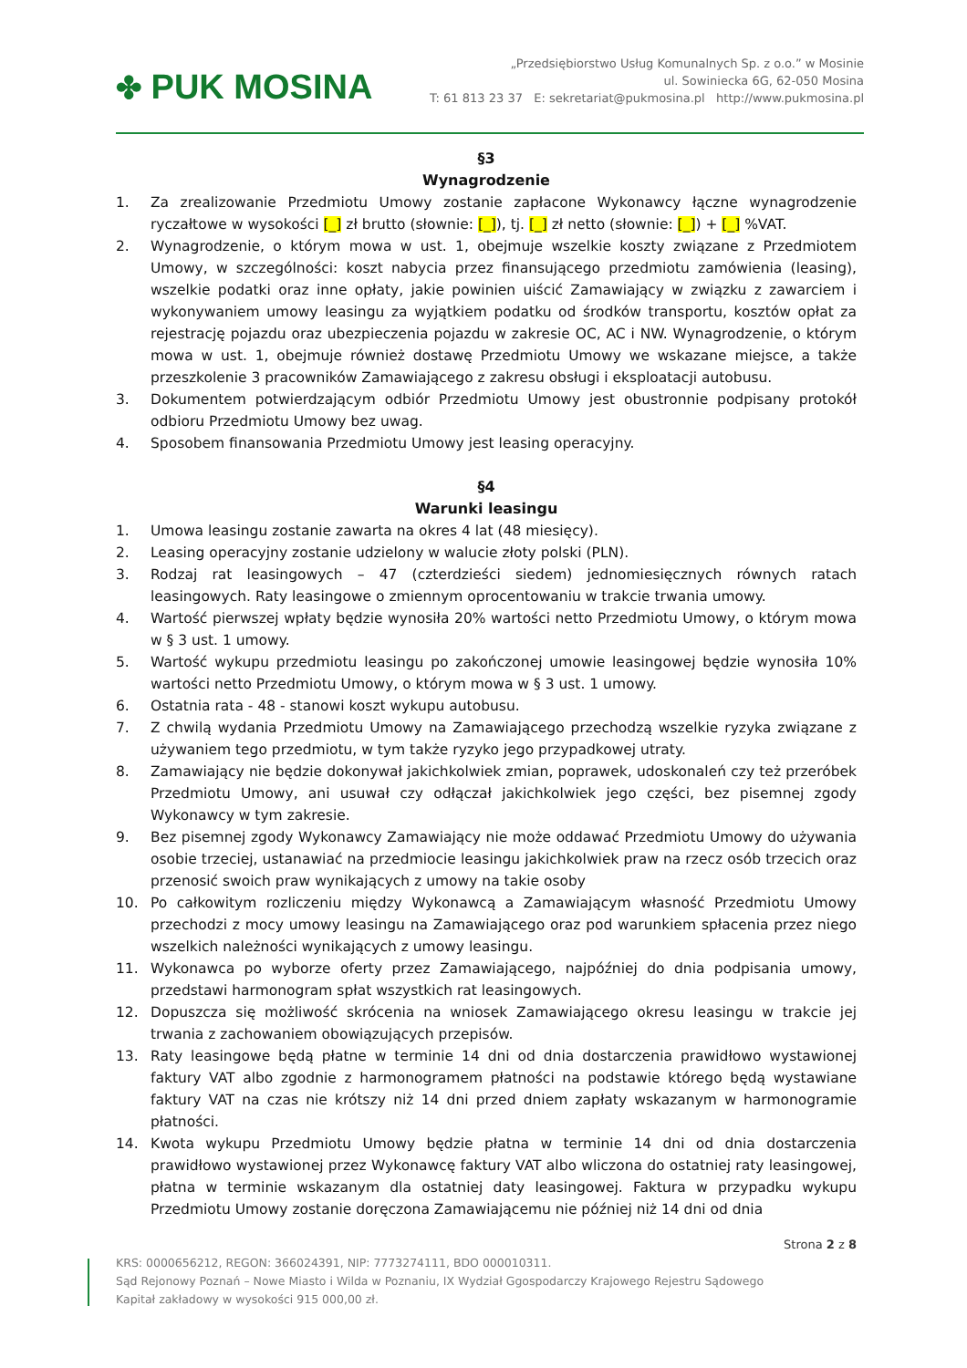✤ PUK MOSINA
„Przedsiębiorstwo Usług Komunalnych Sp. z o.o.” w Mosinie
ul. Sowiniecka 6G, 62-050 Mosina
T: 61 813 23 37 E: sekretariat@pukmosina.pl http://www.pukmosina.pl
§3
Wynagrodzenie
1. Za zrealizowanie Przedmiotu Umowy zostanie zapłacone Wykonawcy łączne wynagrodzenie ryczałtowe w wysokości [_] zł brutto (słownie: [_]), tj. [_] zł netto (słownie: [_]) + [_] %VAT.
2. Wynagrodzenie, o którym mowa w ust. 1, obejmuje wszelkie koszty związane z Przedmiotem Umowy, w szczególności: koszt nabycia przez finansującego przedmiotu zamówienia (leasing), wszelkie podatki oraz inne opłaty, jakie powinien uiścić Zamawiający w związku z zawarciem i wykonywaniem umowy leasingu za wyjątkiem podatku od środków transportu, kosztów opłat za rejestrację pojazdu oraz ubezpieczenia pojazdu w zakresie OC, AC i NW. Wynagrodzenie, o którym mowa w ust. 1, obejmuje również dostawę Przedmiotu Umowy we wskazane miejsce, a także przeszkolenie 3 pracowników Zamawiającego z zakresu obsługi i eksploatacji autobusu.
3. Dokumentem potwierdzającym odbiór Przedmiotu Umowy jest obustronnie podpisany protokół odbioru Przedmiotu Umowy bez uwag.
4. Sposobem finansowania Przedmiotu Umowy jest leasing operacyjny.
§4
Warunki leasingu
1. Umowa leasingu zostanie zawarta na okres 4 lat (48 miesięcy).
2. Leasing operacyjny zostanie udzielony w walucie złoty polski (PLN).
3. Rodzaj rat leasingowych – 47 (czterdzieści siedem) jednomiesięcznych równych ratach leasingowych. Raty leasingowe o zmiennym oprocentowaniu w trakcie trwania umowy.
4. Wartość pierwszej wpłaty będzie wynosiła 20% wartości netto Przedmiotu Umowy, o którym mowa w § 3 ust. 1 umowy.
5. Wartość wykupu przedmiotu leasingu po zakończonej umowie leasingowej będzie wynosiła 10% wartości netto Przedmiotu Umowy, o którym mowa w § 3 ust. 1 umowy.
6. Ostatnia rata - 48 - stanowi koszt wykupu autobusu.
7. Z chwilą wydania Przedmiotu Umowy na Zamawiającego przechodzą wszelkie ryzyka związane z używaniem tego przedmiotu, w tym także ryzyko jego przypadkowej utraty.
8. Zamawiający nie będzie dokonywał jakichkolwiek zmian, poprawek, udoskonaleń czy też przeróbek Przedmiotu Umowy, ani usuwał czy odłączał jakichkolwiek jego części, bez pisemnej zgody Wykonawcy w tym zakresie.
9. Bez pisemnej zgody Wykonawcy Zamawiający nie może oddawać Przedmiotu Umowy do używania osobie trzeciej, ustanawiać na przedmiocie leasingu jakichkolwiek praw na rzecz osób trzecich oraz przenosić swoich praw wynikających z umowy na takie osoby
10. Po całkowitym rozliczeniu między Wykonawcą a Zamawiającym własność Przedmiotu Umowy przechodzi z mocy umowy leasingu na Zamawiającego oraz pod warunkiem spłacenia przez niego wszelkich należności wynikających z umowy leasingu.
11. Wykonawca po wyborze oferty przez Zamawiającego, najpóźniej do dnia podpisania umowy, przedstawi harmonogram spłat wszystkich rat leasingowych.
12. Dopuszcza się możliwość skrócenia na wniosek Zamawiającego okresu leasingu w trakcie jej trwania z zachowaniem obowiązujących przepisów.
13. Raty leasingowe będą płatne w terminie 14 dni od dnia dostarczenia prawidłowo wystawionej faktury VAT albo zgodnie z harmonogramem płatności na podstawie którego będą wystawiane faktury VAT na czas nie krótszy niż 14 dni przed dniem zapłaty wskazanym w harmonogramie płatności.
14. Kwota wykupu Przedmiotu Umowy będzie płatna w terminie 14 dni od dnia dostarczenia prawidłowo wystawionej przez Wykonawcę faktury VAT albo wliczona do ostatniej raty leasingowej, płatna w terminie wskazanym dla ostatniej daty leasingowej. Faktura w przypadku wykupu Przedmiotu Umowy zostanie doręczona Zamawiającemu nie później niż 14 dni od dnia
Strona 2 z 8
KRS: 0000656212, REGON: 366024391, NIP: 7773274111, BDO 000010311.
Sąd Rejonowy Poznań – Nowe Miasto i Wilda w Poznaniu, IX Wydział Ggospodarczy Krajowego Rejestru Sądowego
Kapitał zakładowy w wysokości 915 000,00 zł.